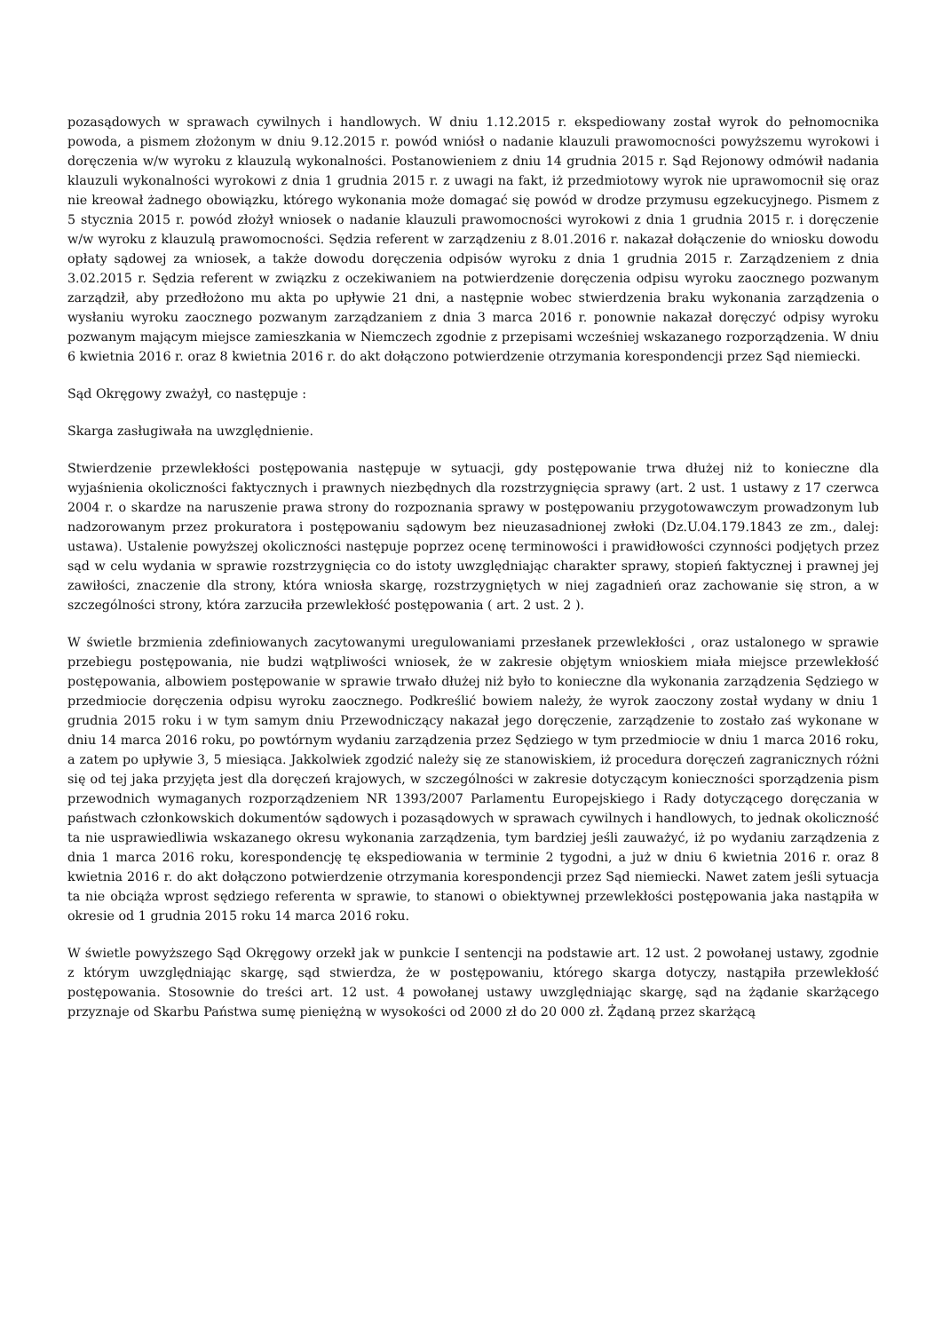pozasądowych w sprawach cywilnych i handlowych. W dniu 1.12.2015 r. ekspediowany został wyrok do pełnomocnika powoda, a pismem złożonym w dniu 9.12.2015 r. powód wniósł o nadanie klauzuli prawomocności powyższemu wyrokowi i doręczenia w/w wyroku z klauzulą wykonalności. Postanowieniem z dniu 14 grudnia 2015 r. Sąd Rejonowy odmówił nadania klauzuli wykonalności wyrokowi z dnia 1 grudnia 2015 r. z uwagi na fakt, iż przedmiotowy wyrok nie uprawomocnił się oraz nie kreował żadnego obowiązku, którego wykonania może domagać się powód w drodze przymusu egzekucyjnego. Pismem z 5 stycznia 2015 r. powód złożył wniosek o nadanie klauzuli prawomocności wyrokowi z dnia 1 grudnia 2015 r. i doręczenie w/w wyroku z klauzulą prawomocności. Sędzia referent w zarządzeniu z 8.01.2016 r. nakazał dołączenie do wniosku dowodu opłaty sądowej za wniosek, a także dowodu doręczenia odpisów wyroku z dnia 1 grudnia 2015 r. Zarządzeniem z dnia 3.02.2015 r. Sędzia referent w związku z oczekiwaniem na potwierdzenie doręczenia odpisu wyroku zaocznego pozwanym zarządził, aby przedłożono mu akta po upływie 21 dni, a następnie wobec stwierdzenia braku wykonania zarządzenia o wysłaniu wyroku zaocznego pozwanym zarządzaniem z dnia 3 marca 2016 r. ponownie nakazał doręczyć odpisy wyroku pozwanym mającym miejsce zamieszkania w Niemczech zgodnie z przepisami wcześniej wskazanego rozporządzenia. W dniu 6 kwietnia 2016 r. oraz 8 kwietnia 2016 r. do akt dołączono potwierdzenie otrzymania korespondencji przez Sąd niemiecki.
Sąd Okręgowy zważył, co następuje :
Skarga zasługiwała na uwzględnienie.
Stwierdzenie przewlekłości postępowania następuje w sytuacji, gdy postępowanie trwa dłużej niż to konieczne dla wyjaśnienia okoliczności faktycznych i prawnych niezbędnych dla rozstrzygnięcia sprawy (art. 2 ust. 1 ustawy z 17 czerwca 2004 r. o skardze na naruszenie prawa strony do rozpoznania sprawy w postępowaniu przygotowawczym prowadzonym lub nadzorowanym przez prokuratora i postępowaniu sądowym bez nieuzasadnionej zwłoki (Dz.U.04.179.1843 ze zm., dalej: ustawa). Ustalenie powyższej okoliczności następuje poprzez ocenę terminowości i prawidłowości czynności podjętych przez sąd w celu wydania w sprawie rozstrzygnięcia co do istoty uwzględniając charakter sprawy, stopień faktycznej i prawnej jej zawiłości, znaczenie dla strony, która wniosła skargę, rozstrzygniętych w niej zagadnień oraz zachowanie się stron, a w szczególności strony, która zarzuciła przewlekłość postępowania ( art. 2 ust. 2 ).
W świetle brzmienia zdefiniowanych zacytowanymi uregulowaniami przesłanek przewlekłości , oraz ustalonego w sprawie przebiegu postępowania, nie budzi wątpliwości wniosek, że w zakresie objętym wnioskiem miała miejsce przewlekłość postępowania, albowiem postępowanie w sprawie trwało dłużej niż było to konieczne dla wykonania zarządzenia Sędziego w przedmiocie doręczenia odpisu wyroku zaocznego. Podkreślić bowiem należy, że wyrok zaoczony został wydany w dniu 1 grudnia 2015 roku i w tym samym dniu Przewodniczący nakazał jego doręczenie, zarządzenie to zostało zaś wykonane w dniu 14 marca 2016 roku, po powtórnym wydaniu zarządzenia przez Sędziego w tym przedmiocie w dniu 1 marca 2016 roku, a zatem po upływie 3, 5 miesiąca. Jakkolwiek zgodzić należy się ze stanowiskiem, iż procedura doręczeń zagranicznych różni się od tej jaka przyjęta jest dla doręczeń krajowych, w szczególności w zakresie dotyczącym konieczności sporządzenia pism przewodnich wymaganych rozporządzeniem NR 1393/2007 Parlamentu Europejskiego i Rady dotyczącego doręczania w państwach członkowskich dokumentów sądowych i pozasądowych w sprawach cywilnych i handlowych, to jednak okoliczność ta nie usprawiedliwia wskazanego okresu wykonania zarządzenia, tym bardziej jeśli zauważyć, iż po wydaniu zarządzenia z dnia 1 marca 2016 roku, korespondencję tę ekspediowania w terminie 2 tygodni, a już w dniu 6 kwietnia 2016 r. oraz 8 kwietnia 2016 r. do akt dołączono potwierdzenie otrzymania korespondencji przez Sąd niemiecki. Nawet zatem jeśli sytuacja ta nie obciąża wprost sędziego referenta w sprawie, to stanowi o obiektywnej przewlekłości postępowania jaka nastąpiła w okresie od 1 grudnia 2015 roku 14 marca 2016 roku.
W świetle powyższego Sąd Okręgowy orzekł jak w punkcie I sentencji na podstawie art. 12 ust. 2 powołanej ustawy, zgodnie z którym uwzględniając skargę, sąd stwierdza, że w postępowaniu, którego skarga dotyczy, nastąpiła przewlekłość postępowania. Stosownie do treści art. 12 ust. 4 powołanej ustawy uwzględniając skargę, sąd na żądanie skarżącego przyznaje od Skarbu Państwa sumę pieniężną w wysokości od 2000 zł do 20 000 zł. Żądaną przez skarżącą